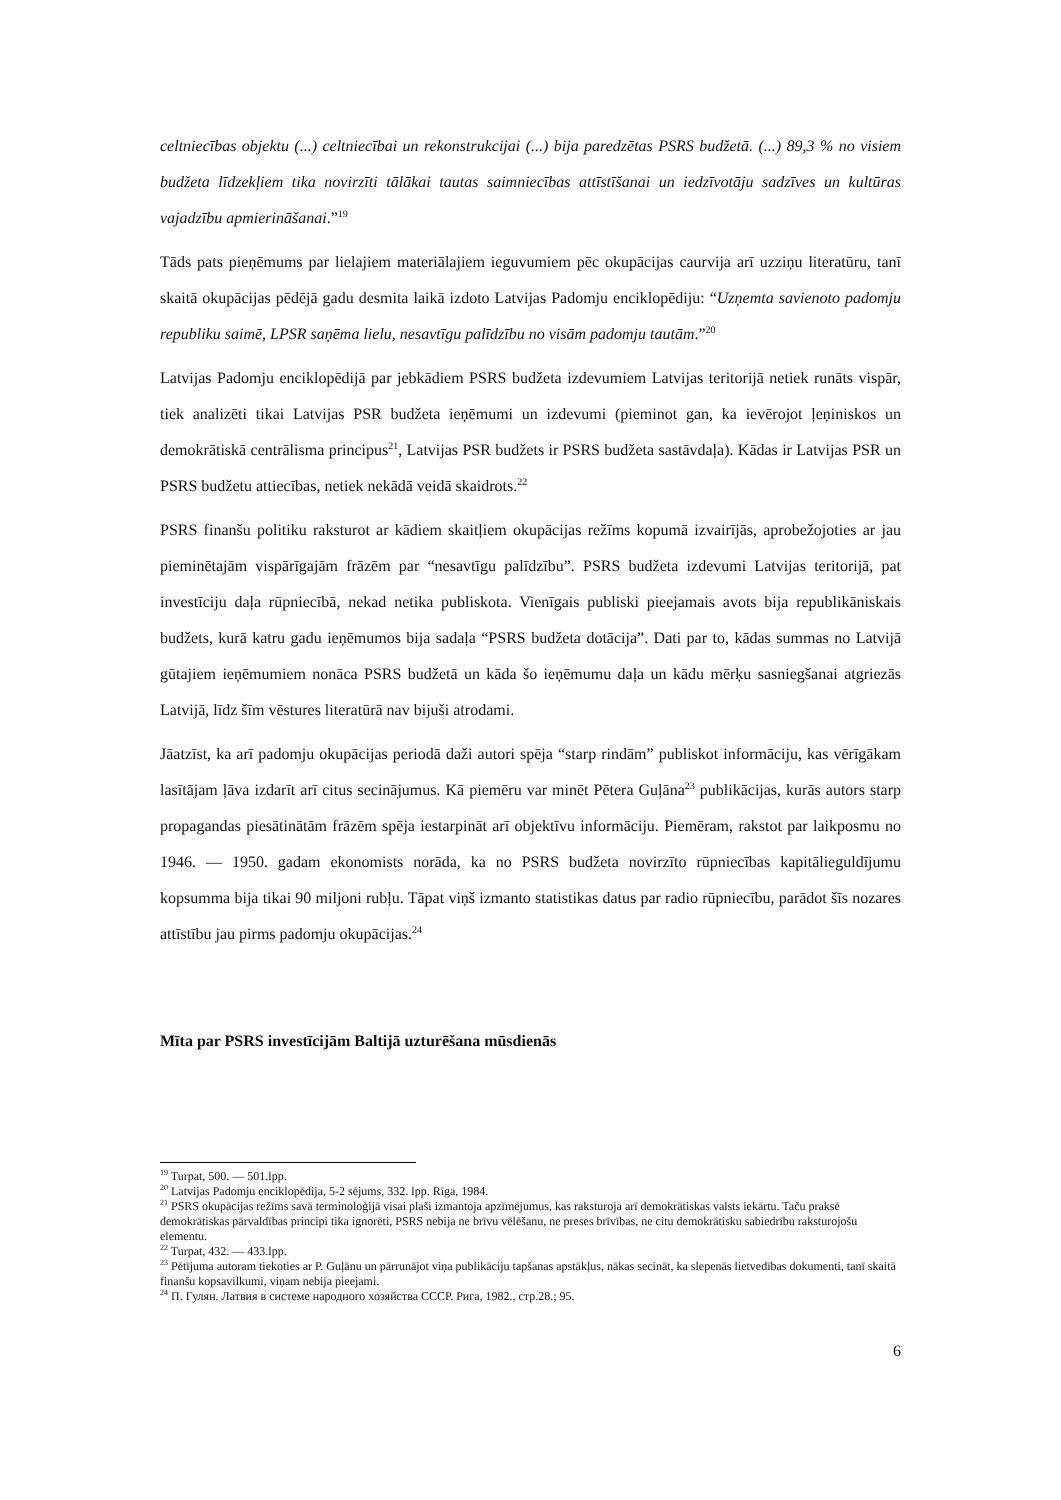celtniecības objektu (...) celtniecībai un rekonstrukcijai (...) bija paredzētas PSRS budžetā. (...) 89,3 % no visiem budžeta līdzekļiem tika novirzīti tālākai tautas saimniecības attīstīšanai un iedzīvotāju sadzīves un kultūras vajadzību apmierināšanai.”<sup>19</sup>
Tāds pats pieņēmums par lielajiem materiālajiem ieguvumiem pēc okupācijas caurvija arī uzziņu literatūru, tanī skaitā okupācijas pēdējā gadu desmita laikā izdoto Latvijas Padomju enciklopēdiju: “Uzņemta savienoto padomju republiku saimē, LPSR saņēma lielu, nesavtīgu palīdzību no visām padomju tautām.”<sup>20</sup>
Latvijas Padomju enciklopēdijā par jebkādiem PSRS budžeta izdevumiem Latvijas teritorijā netiek runāts vispār, tiek analizēti tikai Latvijas PSR budžeta ieņēmumi un izdevumi (pieminot gan, ka ievērojot ļeņiniskos un demokrātiskā centrālisma principus<sup>21</sup>, Latvijas PSR budžets ir PSRS budžeta sastāvdaļa). Kādas ir Latvijas PSR un PSRS budžetu attiecības, netiek nekādā veidā skaidrots.<sup>22</sup>
PSRS finanšu politiku raksturot ar kādiem skaitļiem okupācijas režīms kopumā izvairījās, aprobežojoties ar jau pieminētajām vispārīgajām frāzēm par “nesavtīgu palīdzību”. PSRS budžeta izdevumi Latvijas teritorijā, pat investīciju daļa rūpniecībā, nekad netika publiskota. Vienīgais publiski pieejamais avots bija republikāniskais budžets, kurā katru gadu ieņēmumos bija sadaļa “PSRS budžeta dotācija”. Dati par to, kādas summas no Latvijā gūtajiem ieņēmumiem nonāca PSRS budžetā un kāda šo ieņēmumu daļa un kādu mērķu sasniegšanai atgriezās Latvijā, līdz šīm vēstures literatūrā nav bijuši atrodami.
Jāatzīst, ka arī padomju okupācijas periodā daži autori spēja “starp rindām” publiskot informāciju, kas vērīgākam lasītājam ļāva izdarīt arī citus secinājumus. Kā piemēru var minēt Pētera Guļāna<sup>23</sup> publikācijas, kurās autors starp propagandas piesātinātām frāzēm spēja iestarpināt arī objektīvu informāciju. Piemēram, rakstot par laikposmu no 1946. — 1950. gadam ekonomists norāda, ka no PSRS budžeta novirzīto rūpniecības kapitālieguldījumu kopsumma bija tikai 90 miljoni rubļu. Tāpat viņš izmanto statistikas datus par radio rūpniecību, parādot šīs nozares attīstību jau pirms padomju okupācijas.<sup>24</sup>
Mīta par PSRS investīcijām Baltijā uzturēšana mūsdienās
<sup>19</sup> Turpat, 500. — 501.lpp.
<sup>20</sup> Latvijas Padomju enciklopēdija, 5-2 sējums, 332. lpp. Rīga, 1984.
<sup>21</sup> PSRS okupācijas režīms savā terminoloģijā visai plaši izmantoja apzīmējumus, kas raksturoja arī demokrātiskas valsts iekārtu. Taču praksē demokrātiskas pārvaldības principi tika ignorēti, PSRS nebija ne brīvu vēlēšanu, ne preses brīvības, ne citu demokrātisku sabiedrību raksturojošu elementu.
<sup>22</sup> Turpat, 432. — 433.lpp.
<sup>23</sup> Pētījuma autoram tiekoties ar P. Guļānu un pārrunājot viņa publikāciju tapšanas apstākļus, nākas secināt, ka slepenās lietvedības dokumenti, tanī skaitā finanšu kopsavilkumi, viņam nebija pieejami.
<sup>24</sup> П. Гулян. Латвия в системе народного хозяйства СССР. Рига, 1982., стр.28.; 95.
6